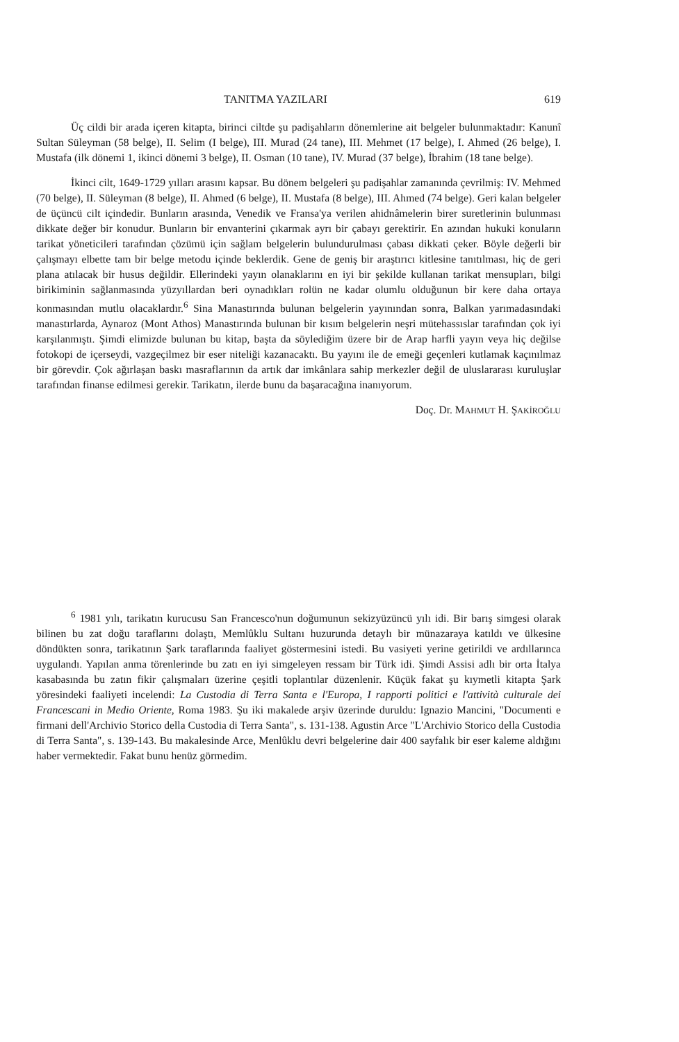TANITMA YAZILARI 619
Üç cildi bir arada içeren kitapta, birinci ciltde şu padişahların dönemlerine ait belgeler bulunmaktadır: Kanunî Sultan Süleyman (58 belge), II. Selim (I belge), III. Murad (24 tane), III. Mehmet (17 belge), I. Ahmed (26 belge), I. Mustafa (ilk dönemi 1, ikinci dönemi 3 belge), II. Osman (10 tane), IV. Murad (37 belge), İbrahim (18 tane belge).
İkinci cilt, 1649-1729 yılları arasını kapsar. Bu dönem belgeleri şu padişahlar zamanında çevrilmiş: IV. Mehmed (70 belge), II. Süleyman (8 belge), II. Ahmed (6 belge), II. Mustafa (8 belge), III. Ahmed (74 belge). Geri kalan belgeler de üçüncü cilt içindedir. Bunların arasında, Venedik ve Fransa'ya verilen ahidnâmelerin birer suretlerinin bulunması dikkate değer bir konudur. Bunların bir envanterini çıkarmak ayrı bir çabayı gerektirir. En azından hukuki konuların tarikat yöneticileri tarafından çözümü için sağlam belgelerin bulundurulması çabası dikkati çeker. Böyle değerli bir çalışmayı elbette tam bir belge metodu içinde beklerdik. Gene de geniş bir araştırıcı kitlesine tanıtılması, hiç de geri plana atılacak bir husus değildir. Ellerindeki yayın olanaklarını en iyi bir şekilde kullanan tarikat mensupları, bilgi birikiminin sağlanmasında yüzyıllardan beri oynadıkları rolün ne kadar olumlu olduğunun bir kere daha ortaya konmasından mutlu olacaklardır.<sup>6</sup> Sina Manastırında bulunan belgelerin yayınından sonra, Balkan yarımadasındaki manastırlarda, Aynaroz (Mont Athos) Manastırında bulunan bir kısım belgelerin neşri mütehassıslar tarafından çok iyi karşılanmıştı. Şimdi elimizde bulunan bu kitap, başta da söylediğim üzere bir de Arap harfli yayın veya hiç değilse fotokopi de içerseydi, vazgeçilmez bir eser niteliği kazanacaktı. Bu yayını ile de emeği geçenleri kutlamak kaçınılmaz bir görevdir. Çok ağırlaşan baskı masraflarının da artık dar imkânlara sahip merkezler değil de uluslararası kuruluşlar tarafından finanse edilmesi gerekir. Tarikatın, ilerde bunu da başaracağına inanıyorum.
Doç. Dr. MAHMUT H. ŞAKİROĞLU
<sup>6</sup> 1981 yılı, tarikatın kurucusu San Francesco'nun doğumunun sekizyüzüncü yılı idi. Bir barış simgesi olarak bilinen bu zat doğu taraflarını dolaştı, Memlûklu Sultanı huzurunda detaylı bir münazaraya katıldı ve ülkesine döndükten sonra, tarikatının Şark taraflarında faaliyet göstermesini istedi. Bu vasiyeti yerine getirildi ve ardıllarınca uygulandı. Yapılan anma törenlerinde bu zatı en iyi simgeleyen ressam bir Türk idi. Şimdi Assisi adlı bir orta İtalya kasabasında bu zatın fikir çalışmaları üzerine çeşitli toplantılar düzenlenir. Küçük fakat şu kıymetli kitapta Şark yöresindeki faaliyeti incelendi: La Custodia di Terra Santa e l'Europa, I rapporti politici e l'attività culturale dei Francescani in Medio Oriente, Roma 1983. Şu iki makalede arşiv üzerinde duruldu: Ignazio Mancini, "Documenti e firmani dell'Archivio Storico della Custodia di Terra Santa", s. 131-138. Agustin Arce "L'Archivio Storico della Custodia di Terra Santa", s. 139-143. Bu makalesinde Arce, Menlûklu devri belgelerine dair 400 sayfalık bir eser kaleme aldığını haber vermektedir. Fakat bunu henüz görmedim.